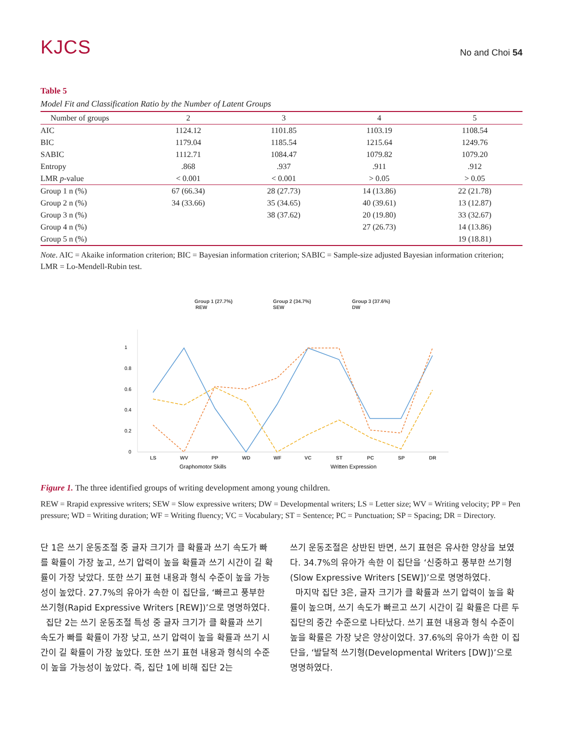KJCS
No and Choi 54
Table 5
Model Fit and Classification Ratio by the Number of Latent Groups
| Number of groups | 2 | 3 | 4 | 5 |
| --- | --- | --- | --- | --- |
| AIC | 1124.12 | 1101.85 | 1103.19 | 1108.54 |
| BIC | 1179.04 | 1185.54 | 1215.64 | 1249.76 |
| SABIC | 1112.71 | 1084.47 | 1079.82 | 1079.20 |
| Entropy | .868 | .937 | .911 | .912 |
| LMR p -value | < 0.001 | < 0.001 | > 0.05 | > 0.05 |
| Group 1 n (%) | 67 (66.34) | 28 (27.73) | 14 (13.86) | 22 (21.78) |
| Group 2 n (%) | 34 (33.66) | 35 (34.65) | 40 (39.61) | 13 (12.87) |
| Group 3 n (%) | | 38 (37.62) | 20 (19.80) | 33 (32.67) |
| Group 4 n (%) | | | 27 (26.73) | 14 (13.86) |
| Group 5 n (%) | | | | 19 (18.81) |
Note. AIC = Akaike information criterion; BIC = Bayesian information criterion; SABIC = Sample-size adjusted Bayesian information criterion; LMR = Lo-Mendell-Rubin test.
Group 1 (27.7%)
REW
Group 2 (34.7%)
SEW
Group 3 (37.6%)
DW
1
0.8
0.6
0.4
0.2
0
LS
WV
PP
WD
WF
VC
ST
PC
SP
DR
Graphomotor Skills
Written Expression
Figure 1. The three identified groups of writing development among young children.
REW = Rrapid expressive writers; SEW = Slow expressive writers; DW = Developmental writers; LS = Letter size; WV = Writing velocity; PP = Pen pressure; WD = Writing duration; WF = Writing fluency; VC = Vocabulary; ST = Sentence; PC = Punctuation; SP = Spacing; DR = Directory.
단 1은 쓰기 운동조절 중 글자 크기가 클 확률과 쓰기 속도가 빠를 확률이 가장 높고, 쓰기 압력이 높을 확률과 쓰기 시간이 길 확률이 가장 낮았다. 또한 쓰기 표현 내용과 형식 수준이 높을 가능성이 높았다. 27.7%의 유아가 속한 이 집단을, ‘빠르고 풍부한 쓰기형(Rapid Expressive Writers [REW])’으로 명명하였다.
집단 2는 쓰기 운동조절 특성 중 글자 크기가 클 확률과 쓰기 속도가 빠를 확률이 가장 낮고, 쓰기 압력이 높을 확률과 쓰기 시간이 길 확률이 가장 높았다. 또한 쓰기 표현 내용과 형식의 수준이 높을 가능성이 높았다. 즉, 집단 1에 비해 집단 2는
쓰기 운동조절은 상반된 반면, 쓰기 표현은 유사한 양상을 보였다. 34.7%의 유아가 속한 이 집단을 ‘신중하고 풍부한 쓰기형(Slow Expressive Writers [SEW])’으로 명명하였다.
마지막 집단 3은, 글자 크기가 클 확률과 쓰기 압력이 높을 확률이 높으며, 쓰기 속도가 빠르고 쓰기 시간이 길 확률은 다른 두 집단의 중간 수준으로 나타났다. 쓰기 표현 내용과 형식 수준이 높을 확률은 가장 낮은 양상이었다. 37.6%의 유아가 속한 이 집단을, ‘발달적 쓰기형(Developmental Writers [DW])’으로 명명하였다.